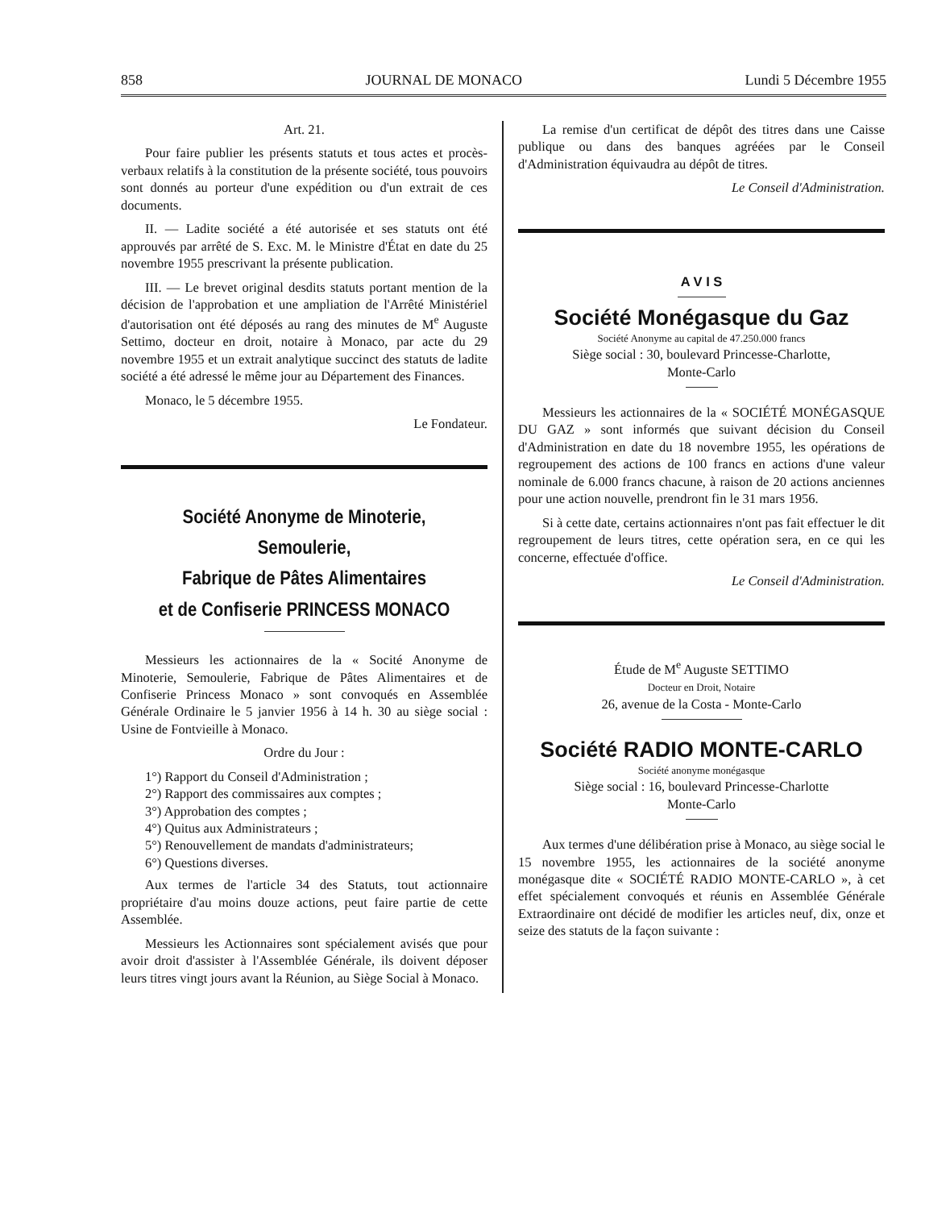858 JOURNAL DE MONACO Lundi 5 Décembre 1955
Art. 21.
Pour faire publier les présents statuts et tous actes et procès-verbaux relatifs à la constitution de la présente société, tous pouvoirs sont donnés au porteur d'une expédition ou d'un extrait de ces documents.
II. — Ladite société a été autorisée et ses statuts ont été approuvés par arrêté de S. Exc. M. le Ministre d'État en date du 25 novembre 1955 prescrivant la présente publication.
III. — Le brevet original desdits statuts portant mention de la décision de l'approbation et une ampliation de l'Arrêté Ministériel d'autorisation ont été déposés au rang des minutes de M<sup>e</sup> Auguste Settimo, docteur en droit, notaire à Monaco, par acte du 29 novembre 1955 et un extrait analytique succinct des statuts de ladite société a été adressé le même jour au Département des Finances.
Monaco, le 5 décembre 1955.
Le Fondateur.
Société Anonyme de Minoterie, Semoulerie,
Fabrique de Pâtes Alimentaires
et de Confiserie PRINCESS MONACO
Messieurs les actionnaires de la « Socité Anonyme de Minoterie, Semoulerie, Fabrique de Pâtes Alimentaires et de Confiserie Princess Monaco » sont convoqués en Assemblée Générale Ordinaire le 5 janvier 1956 à 14 h. 30 au siège social : Usine de Fontvieille à Monaco.
Ordre du Jour :
1°) Rapport du Conseil d'Administration ;
2°) Rapport des commissaires aux comptes ;
3°) Approbation des comptes ;
4°) Quitus aux Administrateurs ;
5°) Renouvellement de mandats d'administrateurs;
6°) Questions diverses.
Aux termes de l'article 34 des Statuts, tout actionnaire propriétaire d'au moins douze actions, peut faire partie de cette Assemblée.
Messieurs les Actionnaires sont spécialement avisés que pour avoir droit d'assister à l'Assemblée Générale, ils doivent déposer leurs titres vingt jours avant la Réunion, au Siège Social à Monaco.
La remise d'un certificat de dépôt des titres dans une Caisse publique ou dans des banques agréées par le Conseil d'Administration équivaudra au dépôt de titres.
Le Conseil d'Administration.
A V I S
Société Monégasque du Gaz
Société Anonyme au capital de 47.250.000 francs
Siège social : 30, boulevard Princesse-Charlotte,
Monte-Carlo
Messieurs les actionnaires de la « SOCIÉTÉ MONÉGASQUE DU GAZ » sont informés que suivant décision du Conseil d'Administration en date du 18 novembre 1955, les opérations de regroupement des actions de 100 francs en actions d'une valeur nominale de 6.000 francs chacune, à raison de 20 actions anciennes pour une action nouvelle, prendront fin le 31 mars 1956.
Si à cette date, certains actionnaires n'ont pas fait effectuer le dit regroupement de leurs titres, cette opération sera, en ce qui les concerne, effectuée d'office.
Le Conseil d'Administration.
Étude de M<sup>e</sup> Auguste SETTIMO
Docteur en Droit, Notaire
26, avenue de la Costa - Monte-Carlo
Société RADIO MONTE-CARLO
Société anonyme monégasque
Siège social : 16, boulevard Princesse-Charlotte
Monte-Carlo
Aux termes d'une délibération prise à Monaco, au siège social le 15 novembre 1955, les actionnaires de la société anonyme monégasque dite « SOCIÉTÉ RADIO MONTE-CARLO », à cet effet spécialement convoqués et réunis en Assemblée Générale Extraordinaire ont décidé de modifier les articles neuf, dix, onze et seize des statuts de la façon suivante :